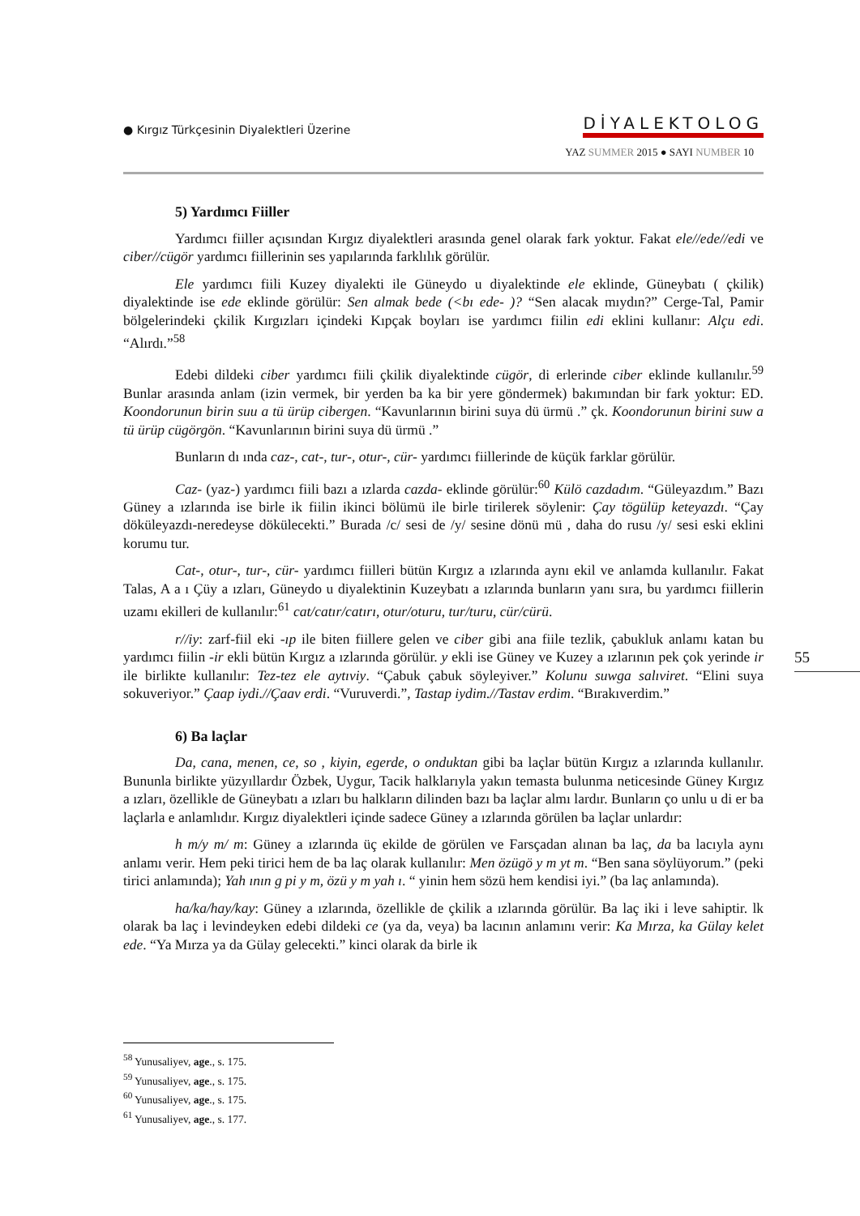● Kırgız Türkçesinin Diyalektleri Üzerine
DİYALEKTOLOG
YAZ SUMMER 2015 ● SAYI NUMBER 10
5) Yardımcı Fiiller
Yardımcı fiiller açısından Kırgız diyalektleri arasında genel olarak fark yoktur. Fakat ele//ede//edi ve ciber//cügör yardımcı fiillerinin ses yapılarında farklılık görülür.
Ele yardımcı fiili Kuzey diyalekti ile Güneydo u diyalektinde ele eklinde, Güneybatı ( çkilik) diyalektinde ise ede eklinde görülür: Sen almak bede (<bı ede- )? “Sen alacak mıydın?” Cerge-Tal, Pamir bölgelerindeki çkilik Kırgızları içindeki Kıpçak boyları ise yardımcı fiilin edi eklini kullanır: Alçu edi. “Alırdı.”<sup>58</sup>
Edebi dildeki ciber yardımcı fiili çkilik diyalektinde cügör, di erlerinde ciber eklinde kullanılır.<sup>59</sup> Bunlar arasında anlam (izin vermek, bir yerden ba ka bir yere göndermek) bakımından bir fark yoktur: ED. Koondorunun birin suu a tü ürüp cibergen. “Kavunlarının birini suya dü ürmü .” çk. Koondorunun birini suw a tü ürüp cügörgön. “Kavunlarının birini suya dü ürmü .”
Bunların dı ında caz-, cat-, tur-, otur-, cür- yardımcı fiillerinde de küçük farklar görülür.
Caz- (yaz-) yardımcı fiili bazı a ızlarda cazda- eklinde görülür:<sup>60</sup> Külö cazdadım. “Güleyazdım.” Bazı Güney a ızlarında ise birle ik fiilin ikinci bölümü ile birle tirilerek söylenir: Çay tögülüp keteyazdı. “Çay döküleyazdı-neredeyse dökülecekti.” Burada /c/ sesi de /y/ sesine dönü mü , daha do rusu /y/ sesi eski eklini korumu tur.
Cat-, otur-, tur-, cür- yardımcı fiilleri bütün Kırgız a ızlarında aynı ekil ve anlamda kullanılır. Fakat Talas, A a ı Çüy a ızları, Güneydo u diyalektinin Kuzeybatı a ızlarında bunların yanı sıra, bu yardımcı fiillerin uzamı ekilleri de kullanılır:<sup>61</sup> cat/catır/catırı, otur/oturu, tur/turu, cür/cürü.
r//iy: zarf-fiil eki -ıp ile biten fiillere gelen ve ciber gibi ana fiile tezlik, çabukluk anlamı katan bu yardımcı fiilin -ir ekli bütün Kırgız a ızlarında görülür. y ekli ise Güney ve Kuzey a ızlarının pek çok yerinde ir ile birlikte kullanılır: Tez-tez ele aytıviy. “Çabuk çabuk söyleyiver.” Kolunu suwga salıviret. “Elini suya sokuveriyor.” Çaap iydi.//Çaav erdi. “Vuruverdi.”, Tastap iydim.//Tastav erdim. “Bırakıverdim.”
6) Ba laçlar
Da, cana, menen, ce, so , kiyin, egerde, o onduktan gibi ba laçlar bütün Kırgız a ızlarında kullanılır. Bununla birlikte yüzyıllardır Özbek, Uygur, Tacik halklarıyla yakın temasta bulunma neticesinde Güney Kırgız a ızları, özellikle de Güneybatı a ızları bu halkların dilinden bazı ba laçlar almı lardır. Bunların ço unlu u di er ba laçlarla e anlamlıdır. Kırgız diyalektleri içinde sadece Güney a ızlarında görülen ba laçlar unlardır:
h m/y m/ m: Güney a ızlarında üç ekilde de görülen ve Farsçadan alınan ba laç, da ba lacıyla aynı anlamı verir. Hem peki tirici hem de ba laç olarak kullanılır: Men özügö y m yt m. “Ben sana söylüyorum.” (peki tirici anlamında); Yah ının g pi y m, özü y m yah ı. “ yinin hem sözü hem kendisi iyi.” (ba laç anlamında).
ha/ka/hay/kay: Güney a ızlarında, özellikle de çkilik a ızlarında görülür. Ba laç iki i leve sahiptir. lk olarak ba laç i levindeyken edebi dildeki ce (ya da, veya) ba lacının anlamını verir: Ka Mırza, ka Gülay kelet ede. “Ya Mırza ya da Gülay gelecekti.” kinci olarak da birle ik
55
<sup>58</sup> Yunusaliyev, age., s. 175.
<sup>59</sup> Yunusaliyev, age., s. 175.
<sup>60</sup> Yunusaliyev, age., s. 175.
<sup>61</sup> Yunusaliyev, age., s. 177.